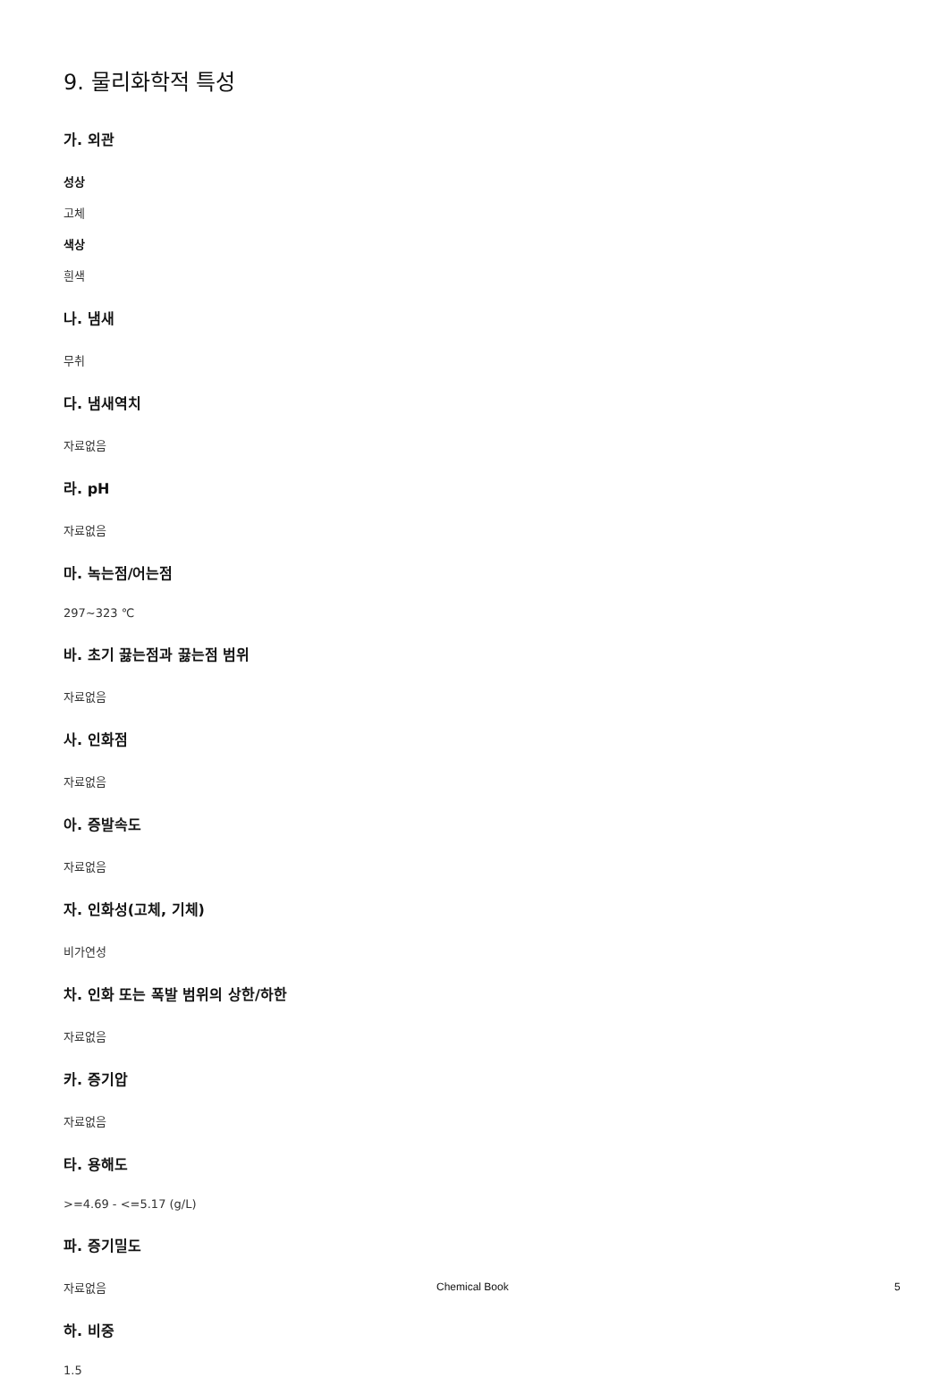9. 물리화학적 특성
가. 외관
성상
고체
색상
흰색
나. 냄새
무취
다. 냄새역치
자료없음
라. pH
자료없음
마. 녹는점/어는점
297~323 ℃
바. 초기 끓는점과 끓는점 범위
자료없음
사. 인화점
자료없음
아. 증발속도
자료없음
자. 인화성(고체, 기체)
비가연성
차. 인화 또는 폭발 범위의 상한/하한
자료없음
카. 증기압
자료없음
타. 용해도
>=4.69 - <=5.17 (g/L)
파. 증기밀도
자료없음
하. 비중
1.5
Chemical Book 5